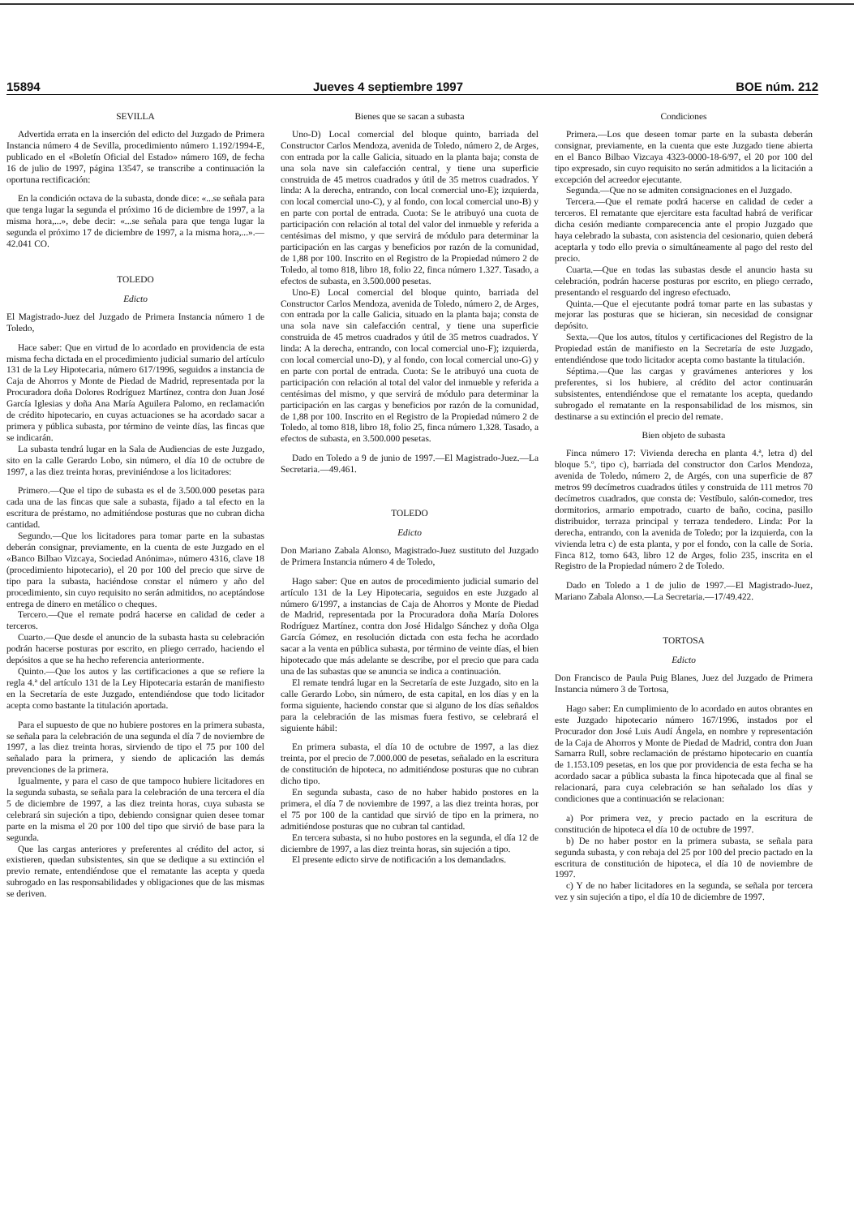15894 Jueves 4 septiembre 1997 BOE núm. 212
SEVILLA
Advertida errata en la inserción del edicto del Juzgado de Primera Instancia número 4 de Sevilla, procedimiento número 1.192/1994-E, publicado en el «Boletín Oficial del Estado» número 169, de fecha 16 de julio de 1997, página 13547, se transcribe a continuación la oportuna rectificación:
En la condición octava de la subasta, donde dice: «...se señala para que tenga lugar la segunda el próximo 16 de diciembre de 1997, a la misma hora,...», debe decir: «...se señala para que tenga lugar la segunda el próximo 17 de diciembre de 1997, a la misma hora,...».—42.041 CO.
TOLEDO
Edicto
El Magistrado-Juez del Juzgado de Primera Instancia número 1 de Toledo,
Hace saber: Que en virtud de lo acordado en providencia de esta misma fecha dictada en el procedimiento judicial sumario del artículo 131 de la Ley Hipotecaria, número 617/1996, seguidos a instancia de Caja de Ahorros y Monte de Piedad de Madrid, representada por la Procuradora doña Dolores Rodríguez Martínez, contra don Juan José García Iglesias y doña Ana María Aguilera Palomo, en reclamación de crédito hipotecario, en cuyas actuaciones se ha acordado sacar a primera y pública subasta, por término de veinte días, las fincas que se indicarán.
La subasta tendrá lugar en la Sala de Audiencias de este Juzgado, sito en la calle Gerardo Lobo, sin número, el día 10 de octubre de 1997, a las diez treinta horas, previniéndose a los licitadores:
Primero.—Que el tipo de subasta es el de 3.500.000 pesetas para cada una de las fincas que sale a subasta, fijado a tal efecto en la escritura de préstamo, no admitiéndose posturas que no cubran dicha cantidad.
Segundo.—Que los licitadores para tomar parte en la subastas deberán consignar, previamente, en la cuenta de este Juzgado en el «Banco Bilbao Vizcaya, Sociedad Anónima», número 4316, clave 18 (procedimiento hipotecario), el 20 por 100 del precio que sirve de tipo para la subasta, haciéndose constar el número y año del procedimiento, sin cuyo requisito no serán admitidos, no aceptándose entrega de dinero en metálico o cheques.
Tercero.—Que el remate podrá hacerse en calidad de ceder a terceros.
Cuarto.—Que desde el anuncio de la subasta hasta su celebración podrán hacerse posturas por escrito, en pliego cerrado, haciendo el depósitos a que se ha hecho referencia anteriormente.
Quinto.—Que los autos y las certificaciones a que se refiere la regla 4.ª del artículo 131 de la Ley Hipotecaria estarán de manifiesto en la Secretaría de este Juzgado, entendiéndose que todo licitador acepta como bastante la titulación aportada.
Para el supuesto de que no hubiere postores en la primera subasta, se señala para la celebración de una segunda el día 7 de noviembre de 1997, a las diez treinta horas, sirviendo de tipo el 75 por 100 del señalado para la primera, y siendo de aplicación las demás prevenciones de la primera.
Igualmente, y para el caso de que tampoco hubiere licitadores en la segunda subasta, se señala para la celebración de una tercera el día 5 de diciembre de 1997, a las diez treinta horas, cuya subasta se celebrará sin sujeción a tipo, debiendo consignar quien desee tomar parte en la misma el 20 por 100 del tipo que sirvió de base para la segunda.
Que las cargas anteriores y preferentes al crédito del actor, si existieren, quedan subsistentes, sin que se dedique a su extinción el previo remate, entendiéndose que el rematante las acepta y queda subrogado en las responsabilidades y obligaciones que de las mismas se deriven.
Bienes que se sacan a subasta
Uno-D) Local comercial del bloque quinto, barriada del Constructor Carlos Mendoza, avenida de Toledo, número 2, de Arges, con entrada por la calle Galicia, situado en la planta baja; consta de una sola nave sin calefacción central, y tiene una superficie construida de 45 metros cuadrados y útil de 35 metros cuadrados. Y linda: A la derecha, entrando, con local comercial uno-E); izquierda, con local comercial uno-C), y al fondo, con local comercial uno-B) y en parte con portal de entrada. Cuota: Se le atribuyó una cuota de participación con relación al total del valor del inmueble y referida a centésimas del mismo, y que servirá de módulo para determinar la participación en las cargas y beneficios por razón de la comunidad, de 1,88 por 100. Inscrito en el Registro de la Propiedad número 2 de Toledo, al tomo 818, libro 18, folio 22, finca número 1.327. Tasado, a efectos de subasta, en 3.500.000 pesetas.
Uno-E) Local comercial del bloque quinto, barriada del Constructor Carlos Mendoza, avenida de Toledo, número 2, de Arges, con entrada por la calle Galicia, situado en la planta baja; consta de una sola nave sin calefacción central, y tiene una superficie construida de 45 metros cuadrados y útil de 35 metros cuadrados. Y linda: A la derecha, entrando, con local comercial uno-F); izquierda, con local comercial uno-D), y al fondo, con local comercial uno-G) y en parte con portal de entrada. Cuota: Se le atribuyó una cuota de participación con relación al total del valor del inmueble y referida a centésimas del mismo, y que servirá de módulo para determinar la participación en las cargas y beneficios por razón de la comunidad, de 1,88 por 100. Inscrito en el Registro de la Propiedad número 2 de Toledo, al tomo 818, libro 18, folio 25, finca número 1.328. Tasado, a efectos de subasta, en 3.500.000 pesetas.
Dado en Toledo a 9 de junio de 1997.—El Magistrado-Juez.—La Secretaria.—49.461.
TOLEDO
Edicto
Don Mariano Zabala Alonso, Magistrado-Juez sustituto del Juzgado de Primera Instancia número 4 de Toledo,
Hago saber: Que en autos de procedimiento judicial sumario del artículo 131 de la Ley Hipotecaria, seguidos en este Juzgado al número 6/1997, a instancias de Caja de Ahorros y Monte de Piedad de Madrid, representada por la Procuradora doña María Dolores Rodríguez Martínez, contra don José Hidalgo Sánchez y doña Olga García Gómez, en resolución dictada con esta fecha he acordado sacar a la venta en pública subasta, por término de veinte días, el bien hipotecado que más adelante se describe, por el precio que para cada una de las subastas que se anuncia se indica a continuación.
El remate tendrá lugar en la Secretaría de este Juzgado, sito en la calle Gerardo Lobo, sin número, de esta capital, en los días y en la forma siguiente, haciendo constar que si alguno de los días señaldos para la celebración de las mismas fuera festivo, se celebrará el siguiente hábil:
En primera subasta, el día 10 de octubre de 1997, a las diez treinta, por el precio de 7.000.000 de pesetas, señalado en la escritura de constitución de hipoteca, no admitiéndose posturas que no cubran dicho tipo.
En segunda subasta, caso de no haber habido postores en la primera, el día 7 de noviembre de 1997, a las diez treinta horas, por el 75 por 100 de la cantidad que sirvió de tipo en la primera, no admitiéndose posturas que no cubran tal cantidad.
En tercera subasta, si no hubo postores en la segunda, el día 12 de diciembre de 1997, a las diez treinta horas, sin sujeción a tipo.
El presente edicto sirve de notificación a los demandados.
Condiciones
Primera.—Los que deseen tomar parte en la subasta deberán consignar, previamente, en la cuenta que este Juzgado tiene abierta en el Banco Bilbao Vizcaya 4323-0000-18-6/97, el 20 por 100 del tipo expresado, sin cuyo requisito no serán admitidos a la licitación a excepción del acreedor ejecutante.
Segunda.—Que no se admiten consignaciones en el Juzgado.
Tercera.—Que el remate podrá hacerse en calidad de ceder a terceros. El rematante que ejercitare esta facultad habrá de verificar dicha cesión mediante comparecencia ante el propio Juzgado que haya celebrado la subasta, con asistencia del cesionario, quien deberá aceptarla y todo ello previa o simultáneamente al pago del resto del precio.
Cuarta.—Que en todas las subastas desde el anuncio hasta su celebración, podrán hacerse posturas por escrito, en pliego cerrado, presentando el resguardo del ingreso efectuado.
Quinta.—Que el ejecutante podrá tomar parte en las subastas y mejorar las posturas que se hicieran, sin necesidad de consignar depósito.
Sexta.—Que los autos, títulos y certificaciones del Registro de la Propiedad están de manifiesto en la Secretaría de este Juzgado, entendiéndose que todo licitador acepta como bastante la titulación.
Séptima.—Que las cargas y gravámenes anteriores y los preferentes, si los hubiere, al crédito del actor continuarán subsistentes, entendiéndose que el rematante los acepta, quedando subrogado el rematante en la responsabilidad de los mismos, sin destinarse a su extinción el precio del remate.
Bien objeto de subasta
Finca número 17: Vivienda derecha en planta 4.ª, letra d) del bloque 5.º, tipo c), barriada del constructor don Carlos Mendoza, avenida de Toledo, número 2, de Argés, con una superficie de 87 metros 99 decímetros cuadrados útiles y construida de 111 metros 70 decímetros cuadrados, que consta de: Vestíbulo, salón-comedor, tres dormitorios, armario empotrado, cuarto de baño, cocina, pasillo distribuidor, terraza principal y terraza tendedero. Linda: Por la derecha, entrando, con la avenida de Toledo; por la izquierda, con la vivienda letra c) de esta planta, y por el fondo, con la calle de Soria. Finca 812, tomo 643, libro 12 de Arges, folio 235, inscrita en el Registro de la Propiedad número 2 de Toledo.
Dado en Toledo a 1 de julio de 1997.—El Magistrado-Juez, Mariano Zabala Alonso.—La Secretaria.—17/49.422.
TORTOSA
Edicto
Don Francisco de Paula Puig Blanes, Juez del Juzgado de Primera Instancia número 3 de Tortosa,
Hago saber: En cumplimiento de lo acordado en autos obrantes en este Juzgado hipotecario número 167/1996, instados por el Procurador don José Luis Audí Ángela, en nombre y representación de la Caja de Ahorros y Monte de Piedad de Madrid, contra don Juan Samarra Rull, sobre reclamación de préstamo hipotecario en cuantía de 1.153.109 pesetas, en los que por providencia de esta fecha se ha acordado sacar a pública subasta la finca hipotecada que al final se relacionará, para cuya celebración se han señalado los días y condiciones que a continuación se relacionan:
a) Por primera vez, y precio pactado en la escritura de constitución de hipoteca el día 10 de octubre de 1997.
b) De no haber postor en la primera subasta, se señala para segunda subasta, y con rebaja del 25 por 100 del precio pactado en la escritura de constitución de hipoteca, el día 10 de noviembre de 1997.
c) Y de no haber licitadores en la segunda, se señala por tercera vez y sin sujeción a tipo, el día 10 de diciembre de 1997.